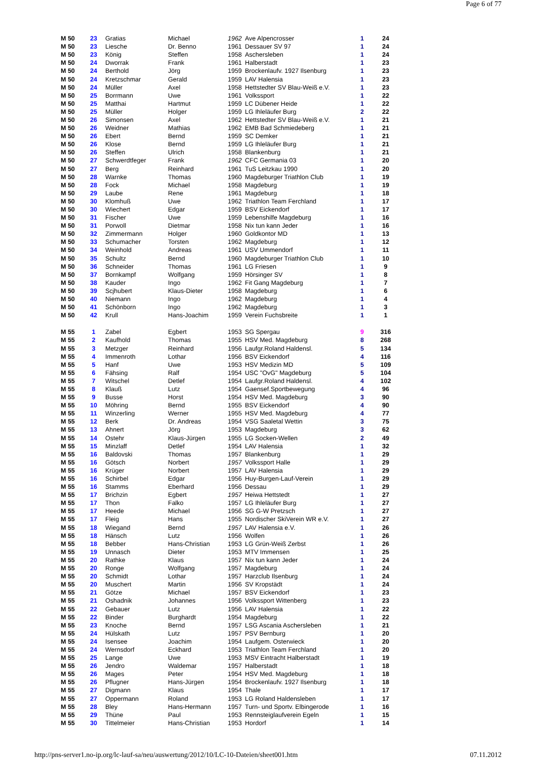Page 6 of 77
| M 50 | 23 | Gratias | Michael | 1962 | Ave Alpencrosser | 1 | 24 |
| M 50 | 23 | Liesche | Dr. Benno | 1961 | Dessauer SV 97 | 1 | 24 |
| M 50 | 23 | König | Steffen | 1958 | Aschersleben | 1 | 24 |
| M 50 | 24 | Dworrak | Frank | 1961 | Halberstadt | 1 | 23 |
| M 50 | 24 | Berthold | Jörg | 1959 | Brockenlaufv. 1927 Ilsenburg | 1 | 23 |
| M 50 | 24 | Kretzschmar | Gerald | 1959 | LAV Halensia | 1 | 23 |
| M 50 | 24 | Müller | Axel | 1958 | Hettstedter SV Blau-Weiß e.V. | 1 | 23 |
| M 50 | 25 | Borrmann | Uwe | 1961 | Volkssport | 1 | 22 |
| M 50 | 25 | Matthai | Hartmut | 1959 | LC Dübener Heide | 1 | 22 |
| M 50 | 25 | Müller | Holger | 1959 | LG Ihleläufer Burg | 2 | 22 |
| M 50 | 26 | Simonsen | Axel | 1962 | Hettstedter SV Blau-Weiß e.V. | 1 | 21 |
| M 50 | 26 | Weidner | Mathias | 1962 | EMB Bad Schmiedeberg | 1 | 21 |
| M 50 | 26 | Ebert | Bernd | 1959 | SC Demker | 1 | 21 |
| M 50 | 26 | Klose | Bernd | 1959 | LG Ihleläufer Burg | 1 | 21 |
| M 50 | 26 | Steffen | Ulrich | 1958 | Blankenburg | 1 | 21 |
| M 50 | 27 | Schwerdtfeger | Frank | 1962 | CFC Germania 03 | 1 | 20 |
| M 50 | 27 | Berg | Reinhard | 1961 | TuS Leitzkau 1990 | 1 | 20 |
| M 50 | 28 | Warnke | Thomas | 1960 | Magdeburger Triathlon Club | 1 | 19 |
| M 50 | 28 | Fock | Michael | 1958 | Magdeburg | 1 | 19 |
| M 50 | 29 | Laube | Rene | 1961 | Magdeburg | 1 | 18 |
| M 50 | 30 | Klomhuß | Uwe | 1962 | Triathlon Team Ferchland | 1 | 17 |
| M 50 | 30 | Wiechert | Edgar | 1959 | BSV Eickendorf | 1 | 17 |
| M 50 | 31 | Fischer | Uwe | 1959 | Lebenshilfe Magdeburg | 1 | 16 |
| M 50 | 31 | Porwoll | Dietmar | 1958 | Nix tun kann Jeder | 1 | 16 |
| M 50 | 32 | Zimmermann | Holger | 1960 | Goldkontor MD | 1 | 13 |
| M 50 | 33 | Schumacher | Torsten | 1962 | Magdeburg | 1 | 12 |
| M 50 | 34 | Weinhold | Andreas | 1961 | USV Ummendorf | 1 | 11 |
| M 50 | 35 | Schultz | Bernd | 1960 | Magdeburger Triathlon Club | 1 | 10 |
| M 50 | 36 | Schneider | Thomas | 1961 | LG Friesen | 1 | 9 |
| M 50 | 37 | Bornkampf | Wolfgang | 1959 | Hörsinger SV | 1 | 8 |
| M 50 | 38 | Kauder | Ingo | 1962 | Fit Gang Magdeburg | 1 | 7 |
| M 50 | 39 | Scjhubert | Klaus-Dieter | 1958 | Magdeburg | 1 | 6 |
| M 50 | 40 | Niemann | Ingo | 1962 | Magdeburg | 1 | 4 |
| M 50 | 41 | Schönborn | Ingo | 1962 | Magdeburg | 1 | 3 |
| M 50 | 42 | Krull | Hans-Joachim | 1959 | Verein Fuchsbreite | 1 | 1 |
| M 55 | 1 | Zabel | Egbert | 1953 | SG Spergau | 9 | 316 |
| M 55 | 2 | Kaufhold | Thomas | 1955 | HSV Med. Magdeburg | 8 | 268 |
| M 55 | 3 | Metzger | Reinhard | 1956 | Laufgr.Roland Haldensl. | 5 | 134 |
| M 55 | 4 | Immenroth | Lothar | 1956 | BSV Eickendorf | 4 | 116 |
| M 55 | 5 | Hanf | Uwe | 1953 | HSV Medizin MD | 5 | 109 |
| M 55 | 6 | Fähsing | Ralf | 1954 | USC "OvG" Magdeburg | 5 | 104 |
| M 55 | 7 | Witschel | Detlef | 1954 | Laufgr.Roland Haldensl. | 4 | 102 |
| M 55 | 8 | Klauß | Lutz | 1954 | Gaensef.Sportbewegung | 4 | 96 |
| M 55 | 9 | Busse | Horst | 1954 | HSV Med. Magdeburg | 3 | 90 |
| M 55 | 10 | Möhring | Bernd | 1955 | BSV Eickendorf | 4 | 90 |
| M 55 | 11 | Winzerling | Werner | 1955 | HSV Med. Magdeburg | 4 | 77 |
| M 55 | 12 | Berk | Dr. Andreas | 1954 | VSG Saaletal Wettin | 3 | 75 |
| M 55 | 13 | Ahnert | Jörg | 1953 | Magdeburg | 3 | 62 |
| M 55 | 14 | Ostehr | Klaus-Jürgen | 1955 | LG Socken-Wellen | 2 | 49 |
| M 55 | 15 | Minzlaff | Detlef | 1954 | LAV Halensia | 1 | 32 |
| M 55 | 16 | Baldovski | Thomas | 1957 | Blankenburg | 1 | 29 |
| M 55 | 16 | Götsch | Norbert | 1957 | Volkssport Halle | 1 | 29 |
| M 55 | 16 | Krüger | Norbert | 1957 | LAV Halensia | 1 | 29 |
| M 55 | 16 | Schirbel | Edgar | 1956 | Huy-Burgen-Lauf-Verein | 1 | 29 |
| M 55 | 16 | Stamms | Eberhard | 1956 | Dessau | 1 | 29 |
| M 55 | 17 | Brichzin | Egbert | 1957 | Heiwa Hettstedt | 1 | 27 |
| M 55 | 17 | Thon | Falko | 1957 | LG Ihleläufer Burg | 1 | 27 |
| M 55 | 17 | Heede | Michael | 1956 | SG G-W Pretzsch | 1 | 27 |
| M 55 | 17 | Fleig | Hans | 1955 | Nordischer SkiVerein WR e.V. | 1 | 27 |
| M 55 | 18 | Wiegand | Bernd | 1957 | LAV Halensia e.V. | 1 | 26 |
| M 55 | 18 | Hänsch | Lutz | 1956 | Wolfen | 1 | 26 |
| M 55 | 18 | Bebber | Hans-Christian | 1953 | LG Grün-Weiß Zerbst | 1 | 26 |
| M 55 | 19 | Unnasch | Dieter | 1953 | MTV Immensen | 1 | 25 |
| M 55 | 20 | Rathke | Klaus | 1957 | Nix tun kann Jeder | 1 | 24 |
| M 55 | 20 | Ronge | Wolfgang | 1957 | Magdeburg | 1 | 24 |
| M 55 | 20 | Schmidt | Lothar | 1957 | Harzclub Ilsenburg | 1 | 24 |
| M 55 | 20 | Muschert | Martin | 1956 | SV Kropstädt | 1 | 24 |
| M 55 | 21 | Götze | Michael | 1957 | BSV Eickendorf | 1 | 23 |
| M 55 | 21 | Oshadnik | Johannes | 1956 | Volkssport Wittenberg | 1 | 23 |
| M 55 | 22 | Gebauer | Lutz | 1956 | LAV Halensia | 1 | 22 |
| M 55 | 22 | Binder | Burghardt | 1954 | Magdeburg | 1 | 22 |
| M 55 | 23 | Knoche | Bernd | 1957 | LSG Ascania Aschersleben | 1 | 21 |
| M 55 | 24 | Hülskath | Lutz | 1957 | PSV Bernburg | 1 | 20 |
| M 55 | 24 | Isensee | Joachim | 1954 | Laufgem. Osterwieck | 1 | 20 |
| M 55 | 24 | Wernsdorf | Eckhard | 1953 | Triathlon Team Ferchland | 1 | 20 |
| M 55 | 25 | Lange | Uwe | 1953 | MSV Eintracht Halberstadt | 1 | 19 |
| M 55 | 26 | Jendro | Waldemar | 1957 | Halberstadt | 1 | 18 |
| M 55 | 26 | Mages | Peter | 1954 | HSV Med. Magdeburg | 1 | 18 |
| M 55 | 26 | Pflugner | Hans-Jürgen | 1954 | Brockenlaufv. 1927 Ilsenburg | 1 | 18 |
| M 55 | 27 | Digmann | Klaus | 1954 | Thale | 1 | 17 |
| M 55 | 27 | Oppermann | Roland | 1953 | LG Roland Haldensleben | 1 | 17 |
| M 55 | 28 | Bley | Hans-Hermann | 1957 | Turn- und Sportv. Elbingerode | 1 | 16 |
| M 55 | 29 | Thüne | Paul | 1953 | Rennsteiglaufverein Egeln | 1 | 15 |
| M 55 | 30 | Tittelmeier | Hans-Christian | 1953 | Hordorf | 1 | 14 |
http://pns-server1.no-ip.org/lc-lauf-sa/neu/auswertung/2012/10/LC-10-Dateien/sheet001.htm 07.11.2012